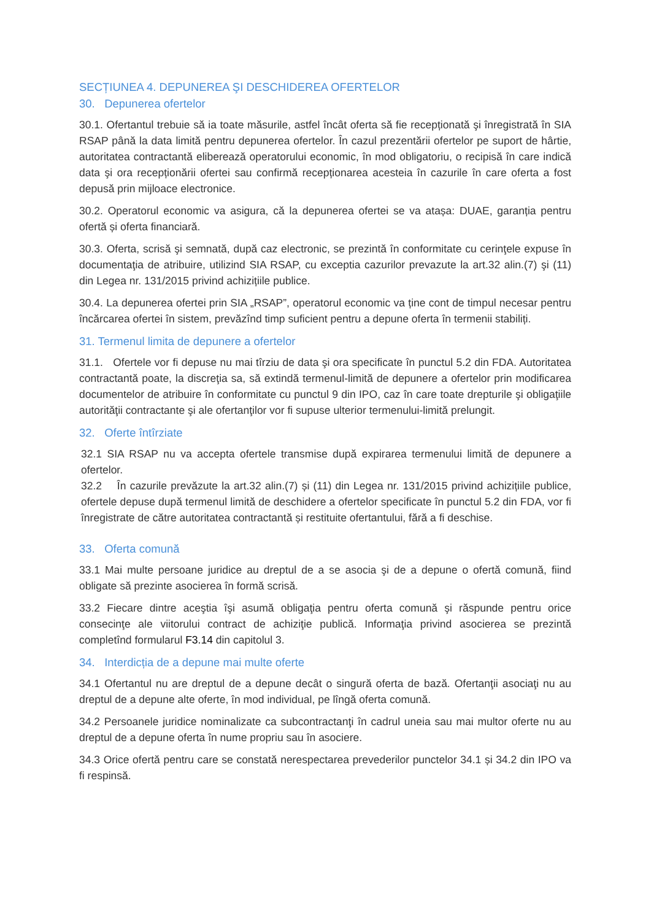SECȚIUNEA 4. DEPUNEREA ŞI DESCHIDEREA OFERTELOR
30. Depunerea ofertelor
30.1. Ofertantul trebuie să ia toate măsurile, astfel încât oferta să fie recepționată şi înregistrată în SIA RSAP până la data limită pentru depunerea ofertelor. În cazul prezentării ofertelor pe suport de hârtie, autoritatea contractantă eliberează operatorului economic, în mod obligatoriu, o recipisă în care indică data şi ora recepționării ofertei sau confirmă recepționarea acesteia în cazurile în care oferta a fost depusă prin mijloace electronice.
30.2. Operatorul economic va asigura, că la depunerea ofertei se va atașa: DUAE, garanția pentru ofertă și oferta financiară.
30.3. Oferta, scrisă şi semnată, după caz electronic, se prezintă în conformitate cu cerinţele expuse în documentaţia de atribuire, utilizind SIA RSAP, cu exceptia cazurilor prevazute la art.32 alin.(7) şi (11) din Legea nr. 131/2015 privind achizițiile publice.
30.4. La depunerea ofertei prin SIA „RSAP”, operatorul economic va ține cont de timpul necesar pentru încărcarea ofertei în sistem, prevăzînd timp suficient pentru a depune oferta în termenii stabiliți.
31. Termenul limita de depunere a ofertelor
31.1. Ofertele vor fi depuse nu mai tîrziu de data şi ora specificate în punctul 5.2 din FDA. Autoritatea contractantă poate, la discreţia sa, să extindă termenul-limită de depunere a ofertelor prin modificarea documentelor de atribuire în conformitate cu punctul 9 din IPO, caz în care toate drepturile şi obligaţiile autorităţii contractante şi ale ofertanţilor vor fi supuse ulterior termenului-limită prelungit.
32. Oferte întîrziate
32.1 SIA RSAP nu va accepta ofertele transmise după expirarea termenului limită de depunere a ofertelor.
32.2 În cazurile prevăzute la art.32 alin.(7) și (11) din Legea nr. 131/2015 privind achizițiile publice, ofertele depuse după termenul limită de deschidere a ofertelor specificate în punctul 5.2 din FDA, vor fi înregistrate de către autoritatea contractantă și restituite ofertantului, fără a fi deschise.
33. Oferta comună
33.1 Mai multe persoane juridice au dreptul de a se asocia şi de a depune o ofertă comună, fiind obligate să prezinte asocierea în formă scrisă.
33.2 Fiecare dintre aceştia îşi asumă obligaţia pentru oferta comună şi răspunde pentru orice consecinţe ale viitorului contract de achiziţie publică. Informaţia privind asocierea se prezintă completînd formularul F3.14 din capitolul 3.
34. Interdicția de a depune mai multe oferte
34.1 Ofertantul nu are dreptul de a depune decât o singură oferta de bază. Ofertanţii asociaţi nu au dreptul de a depune alte oferte, în mod individual, pe lîngă oferta comună.
34.2 Persoanele juridice nominalizate ca subcontractanţi în cadrul uneia sau mai multor oferte nu au dreptul de a depune oferta în nume propriu sau în asociere.
34.3 Orice ofertă pentru care se constată nerespectarea prevederilor punctelor 34.1 și 34.2 din IPO va fi respinsă.